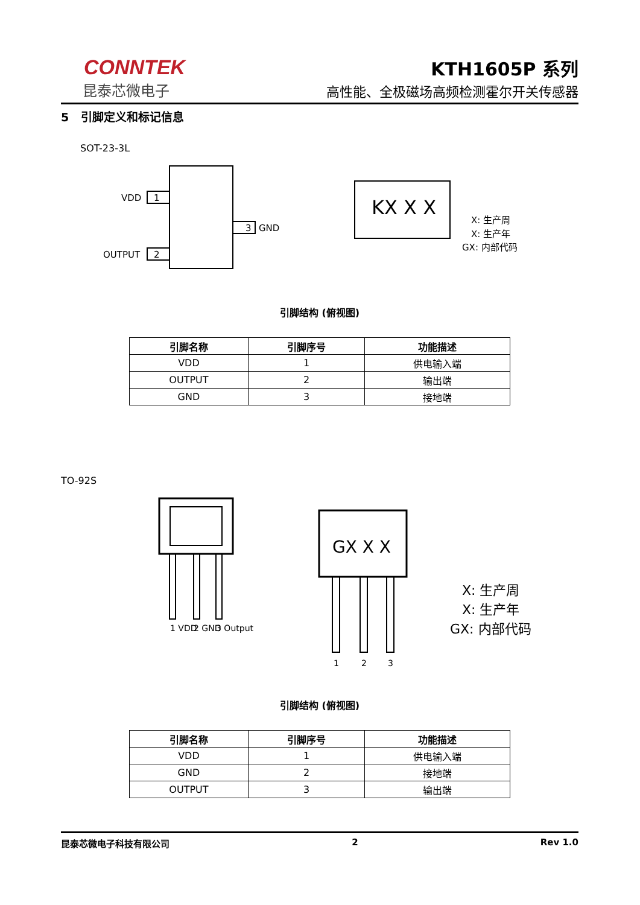CONNTEK
昆泰芯微电子
KTH1605P 系列
高性能、全极磁场高频检测霍尔开关传感器
5 引脚定义和标记信息
SOT-23-3L
1
VDD
2
OUTPUT
3
GND
KX X X
X: 生产周
X: 生产年
GX: 内部代码
引脚结构 (俯视图)
| 引脚名称 | 引脚序号 | 功能描述 |
| --- | --- | --- |
| VDD | 1 | 供电输入端 |
| OUTPUT | 2 | 输出端 |
| GND | 3 | 接地端 |
TO-92S
1 VDD
2 GND
3 Output
GX X X
1
2
3
X: 生产周
X: 生产年
GX: 内部代码
引脚结构 (俯视图)
| 引脚名称 | 引脚序号 | 功能描述 |
| --- | --- | --- |
| VDD | 1 | 供电输入端 |
| GND | 2 | 接地端 |
| OUTPUT | 3 | 输出端 |
昆泰芯微电子科技有限公司 2 Rev 1.0